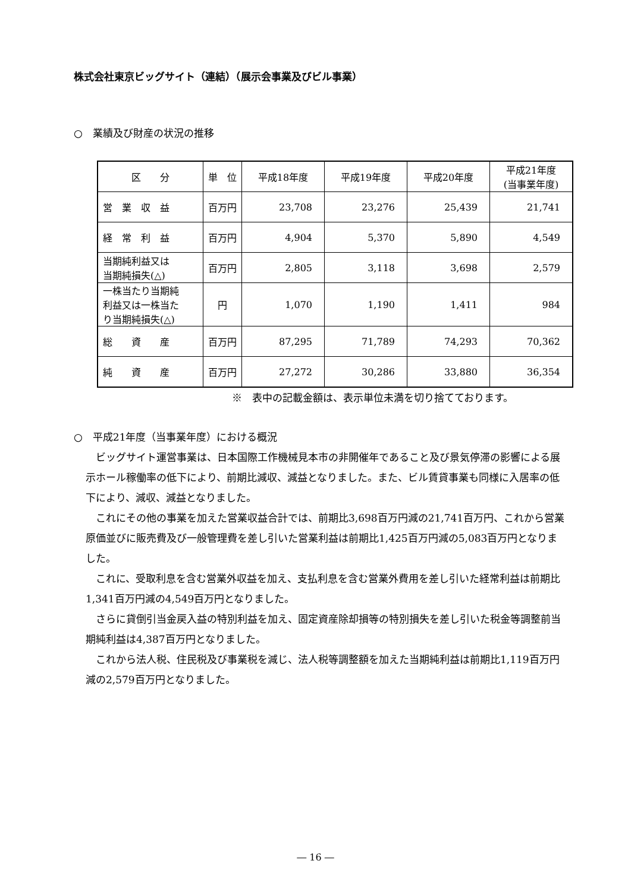株式会社東京ビッグサイト（連結）（展示会事業及びビル事業）
○　業績及び財産の状況の推移
| 区 分 | 単 位 | 平成18年度 | 平成19年度 | 平成20年度 | 平成21年度 (当事業年度) |
| --- | --- | --- | --- | --- | --- |
| 営 業 収 益 | 百万円 | 23,708 | 23,276 | 25,439 | 21,741 |
| 経 常 利 益 | 百万円 | 4,904 | 5,370 | 5,890 | 4,549 |
| 当期純利益又は 当期純損失(△) | 百万円 | 2,805 | 3,118 | 3,698 | 2,579 |
| 一株当たり当期純 利益又は一株当た り当期純損失(△) | 円 | 1,070 | 1,190 | 1,411 | 984 |
| 総 資 産 | 百万円 | 87,295 | 71,789 | 74,293 | 70,362 |
| 純 資 産 | 百万円 | 27,272 | 30,286 | 33,880 | 36,354 |
※　表中の記載金額は、表示単位未満を切り捨てております。
○　平成21年度（当事業年度）における概況
ビッグサイト運営事業は、日本国際工作機械見本市の非開催年であること及び景気停滞の影響による展示ホール稼働率の低下により、前期比減収、減益となりました。また、ビル賃貸事業も同様に入居率の低下により、減収、減益となりました。
これにその他の事業を加えた営業収益合計では、前期比3,698百万円減の21,741百万円、これから営業原価並びに販売費及び一般管理費を差し引いた営業利益は前期比1,425百万円減の5,083百万円となりました。
これに、受取利息を含む営業外収益を加え、支払利息を含む営業外費用を差し引いた経常利益は前期比1,341百万円減の4,549百万円となりました。
さらに貸倒引当金戻入益の特別利益を加え、固定資産除却損等の特別損失を差し引いた税金等調整前当期純利益は4,387百万円となりました。
これから法人税、住民税及び事業税を減じ、法人税等調整額を加えた当期純利益は前期比1,119百万円減の2,579百万円となりました。
― 16 ―